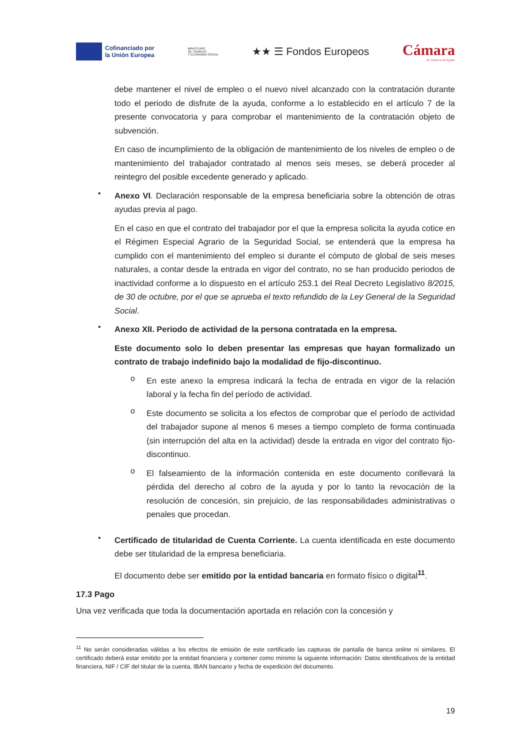Cofinanciado por
la Unión Europea
MINISTERIO
DE TRABAJO
Y ECONOMÍA SOCIAL
★★ ☰ Fondos Europeos
Cámara
de Comercio de España
debe mantener el nivel de empleo o el nuevo nivel alcanzado con la contratación durante todo el periodo de disfrute de la ayuda, conforme a lo establecido en el artículo 7 de la presente convocatoria y para comprobar el mantenimiento de la contratación objeto de subvención.
En caso de incumplimiento de la obligación de mantenimiento de los niveles de empleo o de mantenimiento del trabajador contratado al menos seis meses, se deberá proceder al reintegro del posible excedente generado y aplicado.
•
Anexo VI. Declaración responsable de la empresa beneficiaria sobre la obtención de otras ayudas previa al pago.
En el caso en que el contrato del trabajador por el que la empresa solicita la ayuda cotice en el Régimen Especial Agrario de la Seguridad Social, se entenderá que la empresa ha cumplido con el mantenimiento del empleo si durante el cómputo de global de seis meses naturales, a contar desde la entrada en vigor del contrato, no se han producido periodos de inactividad conforme a lo dispuesto en el artículo 253.1 del Real Decreto Legislativo 8/2015, de 30 de octubre, por el que se aprueba el texto refundido de la Ley General de la Seguridad Social.
•
Anexo XII. Periodo de actividad de la persona contratada en la empresa.
Este documento solo lo deben presentar las empresas que hayan formalizado un contrato de trabajo indefinido bajo la modalidad de fijo-discontinuo.
o
En este anexo la empresa indicará la fecha de entrada en vigor de la relación laboral y la fecha fin del período de actividad.
o
Este documento se solicita a los efectos de comprobar que el período de actividad del trabajador supone al menos 6 meses a tiempo completo de forma continuada (sin interrupción del alta en la actividad) desde la entrada en vigor del contrato fijo-discontinuo.
o
El falseamiento de la información contenida en este documento conllevará la pérdida del derecho al cobro de la ayuda y por lo tanto la revocación de la resolución de concesión, sin prejuicio, de las responsabilidades administrativas o penales que procedan.
•
Certificado de titularidad de Cuenta Corriente. La cuenta identificada en este documento debe ser titularidad de la empresa beneficiaria.
El documento debe ser emitido por la entidad bancaria en formato físico o digital<sup>11</sup>.
17.3 Pago
Una vez verificada que toda la documentación aportada en relación con la concesión y
<sup>11</sup> No serán consideradas válidas a los efectos de emisión de este certificado las capturas de pantalla de banca online ni similares. El certificado deberá estar emitido por la entidad financiera y contener como mínimo la siguiente información: Datos identificativos de la entidad financiera, NIF / CIF del titular de la cuenta, IBAN bancario y fecha de expedición del documento.
19